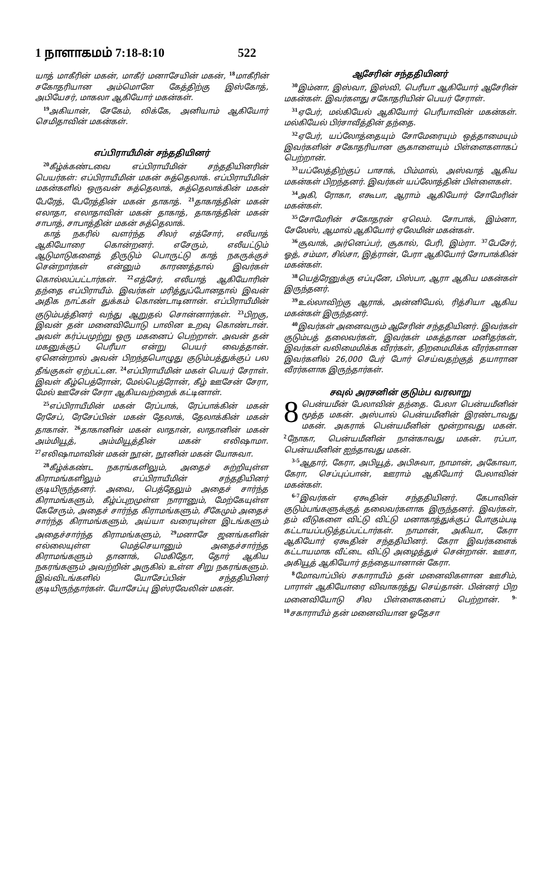1 நாளாகமம் 7:18-8:10 522
யாத் மாகீரின் மகன், மாகீர் மனாசேயின் மகன், <sup>18</sup>மாகீரின் சகோதரியான அம்மொளே கேத்திற்கு இஸ்கோத், அபியேசர், மாகலா ஆகியோர் மகன்கள்.
<sup>19</sup> அகியான், சேகேம், லிக்கே, அனியாம் ஆகியோர் செமிதாவின் மகன்கள்.
எப்பிராயீமின் சந்ததியினர்
<sup>20</sup> கீழ்க்கண்டவை எப்பிராயீமின் சந்ததியினரின் பெயர்கள்: எப்பிராயீமின் மகன் சுத்தெலாக். எப்பிராயீமின் மகன்களில் ஒருவன் சுத்தெலாக், சுத்தெலாக்கின் மகன் பேரேத், பேரேத்தின் மகன் தாகாத். <sup>21</sup>தாகாத்தின் மகன் எலாதா, எலாதாவின் மகன் தாகாத், தாகாத்தின் மகன் சாபாத், சாபாத்தின் மகன் சுத்தெலாக்.
காத் நகரில் வளர்ந்த சிலர் எத்சோர், எலீயாத் ஆகியோரை கொன்றனர். எசேரும், எலீயட்டும் ஆடுமாடுகளைத் திருடும் பொருட்டு காத் நகருக்குச் சென்றார்கள் என்னும் காரணத்தால் இவர்கள் கொல்லப்பட்டார்கள். <sup>22</sup>எத்சேர், எலீயாத் ஆகியோரின் தந்தை எப்பிராயீம். இவர்கள் மரித்துப்போனதால் இவன் அதிக நாட்கள் துக்கம் கொண்டாடினான். எப்பிராயீமின் குடும்பத்தினர் வந்து ஆறுதல் சொன்னார்கள். <sup>23</sup>பிறகு, இவன் தன் மனைவியோடு பாலின உறவு கொண்டான். அவள் கர்ப்பமுற்று ஒரு மகனைப் பெற்றாள். அவன் தன் மகனுக்குப் பெரீயா என்று பெயர் வைத்தான். ஏனென்றால் அவன் பிறந்தபொழுது குடும்பத்துக்குப் பல தீங்குகள் ஏற்பட்டன. <sup>24</sup>எப்பிராயீமின் மகள் பெயர் சேராள். இவள் கீழ்பெத்ரோன், மேல்பெத்ரோன், கீழ் ஊசேன் சேரா, மேல் ஊசேன் சேரா ஆகியவற்றைக் கட்டினாள்.
<sup>25</sup> எப்பிராயீமின் மகன் ரேப்பாக், ரேப்பாக்கின் மகன் ரேசேப், ரேசேப்பின் மகன் தேலாக், தேலாக்கின் மகன் தாகான். <sup>26</sup>தாகானின் மகன் லாதான், லாதானின் மகன் அம்மியூத், அம்மியூத்தின் மகன் எலிஷாமா. <sup>27</sup>எலிஷாமாவின் மகன் நூன், நூனின் மகன் யோசுவா.
<sup>28</sup> கீழ்க்கண்ட நகரங்களிலும், அதைச் சுற்றியுள்ள கிராமங்களிலும் எப்பிராயீமின் சந்ததியினர் குடியிருந்தனர். அவை, பெத்தேலும் அதைச் சார்ந்த கிராமங்களும், கீழ்ப்புறமுள்ள நாரானும், மேற்கேயுள்ள கேசேரும், அதைச் சார்ந்த கிராமங்களும், சீகேமும் அதைச் சார்ந்த கிராமங்களும், அய்யா வரையுள்ள இடங்களும் அதைச்சார்ந்த கிராமங்களும், <sup>29</sup>மனாசே ஜனங்களின் எல்லையுள்ள மெத்செயானும் அதைச்சார்ந்த கிராமங்களும் தானாக், மெகிதோ, தோர் ஆகிய நகரங்களும் அவற்றின் அருகில் உள்ள சிறு நகரங்களும். இவ்விடங்களில் யோசேப்பின் சந்ததியினர் குடியிருந்தார்கள். யோசேப்பு இஸ்ரவேலின் மகன்.
ஆசேரின் சந்ததியினர்
<sup>30</sup> இம்னா, இஸ்வா, இஸ்வி, பெரீயா ஆகியோர் ஆசேரின் மகன்கள். இவர்களது சகோதரியின் பெயர் சேராள்.
<sup>31</sup> ஏபேர், மல்கியேல் ஆகியோர் பெரீயாவின் மகன்கள். மல்கியேல் பிர்சாவீத்தின் தந்தை.
<sup>32</sup> ஏபேர், யப்லோத்தையும் சோமேரையும் ஒத்தாமையும் இவர்களின் சகோதரியான சூகாளையும் பிள்ளைகளாகப் பெற்றான்.
<sup>33</sup> யப்லேத்திற்குப் பாசாக், பிம்மால், அஸ்வாத் ஆகிய மகன்கள் பிறந்தனர். இவர்கள் யப்லோத்தின் பிள்ளைகள்.
<sup>34</sup> அகி, ரோகா, எகூபா, ஆராம் ஆகியோர் சோமேரின் மகன்கள்.
<sup>35</sup> சோமேரின் சகோதரன் ஏலெம். சோபாக், இம்னா, சேலேஸ், ஆமால் ஆகியோர் ஏலேமின் மகன்கள்.
<sup>36</sup> சூவாக், அர்னெப்பர், சூகால், பேரி, இம்ரா. <sup>37</sup>பேசேர், ஓத், சம்மா, சில்சா, இத்ரான், பேரா ஆகியோர் சோபாக்கின் மகன்கள்.
<sup>38</sup> யெத்ரேனுக்கு எப்புனே, பிஸ்பா, ஆரா ஆகிய மகன்கள் இருந்தனர்.
<sup>39</sup> உல்லாவிற்கு ஆராக், அன்னியேல், ரித்சியா ஆகிய மகன்கள் இருந்தனர்.
<sup>40</sup> இவர்கள் அனைவரும் ஆசேரின் சந்ததியினர். இவர்கள் குடும்பத் தலைவர்கள், இவர்கள் மகத்தான மனிதர்கள், இவர்கள் வலிமைமிக்க வீரர்கள், திறமைமிக்க வீரர்களான இவர்களில் 26,000 பேர் போர் செய்வதற்குத் தயாரான வீரர்களாக இருந்தார்கள்.
சவுல் அரசனின் குடும்ப வரலாறு
8 பென்யமீன் பேலாவின் தந்தை. பேலா பென்யமீனின் மூத்த மகன். அஸ்பால் பென்யமீனின் இரண்டாவது மகன். அகராக் பென்யமீனின் மூன்றாவது மகன். <sup>2</sup>நோகா, பென்யமீனின் நான்காவது மகன். ரப்பா, பென்யமீனின் ஐந்தாவது மகன்.
<sup>3-5</sup>ஆதார், கேரா, அபியூத், அபிசுவா, நாமான், அகோவா, கேரா, செப்புப்பான், ஊராம் ஆகியோர் பேலாவின் மகன்கள்.
<sup>6-7</sup>இவர்கள் ஏகூதின் சந்ததியினர். கேபாவின் குடும்பங்களுக்குத் தலைவர்களாக இருந்தனர். இவர்கள், தம் வீடுகளை விட்டு விட்டு மனாகாத்துக்குப் போகும்படி கட்டாயப்படுத்தப்பட்டார்கள். நாமான், அகியா, கேரா ஆகியோர் ஏகூதின் சந்ததியினர். கேரா இவர்களைக் கட்டாயமாக வீட்டை விட்டு அழைத்துச் சென்றான். ஊசா, அகியூத் ஆகியோர் தந்தையானான் கேரா.
<sup>8</sup> மோவாப்பில் சகாராயீம் தன் மனைவிகளான ஊசிம், பாராள் ஆகியோரை விவாகரத்து செய்தான். பின்னர் பிற மனைவியோடு சில பிள்ளைகளைப் பெற்றான். <sup>9-10</sup>சகாராயீம் தன் மனைவியான ஓதேசா